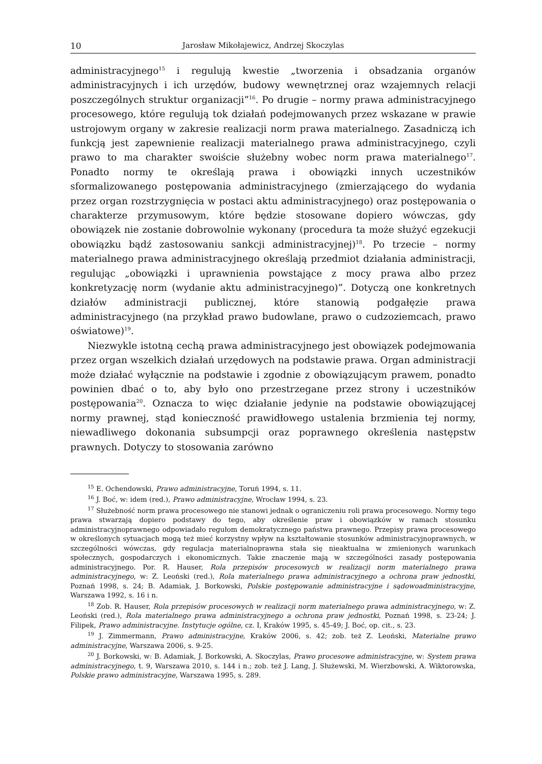10 Jarosław Mikołajewicz, Andrzej Skoczylas
administracyjnego<sup>15</sup> i regulują kwestie „tworzenia i obsadzania organów administracyjnych i ich urzędów, budowy wewnętrznej oraz wzajemnych relacji poszczególnych struktur organizacji”<sup>16</sup>. Po drugie – normy prawa administracyjnego procesowego, które regulują tok działań podejmowanych przez wskazane w prawie ustrojowym organy w zakresie realizacji norm prawa materialnego. Zasadniczą ich funkcją jest zapewnienie realizacji materialnego prawa administracyjnego, czyli prawo to ma charakter swoiście służebny wobec norm prawa materialnego<sup>17</sup>. Ponadto normy te określają prawa i obowiązki innych uczestników sformalizowanego postępowania administracyjnego (zmierzającego do wydania przez organ rozstrzygnięcia w postaci aktu administracyjnego) oraz postępowania o charakterze przymusowym, które będzie stosowane dopiero wówczas, gdy obowiązek nie zostanie dobrowolnie wykonany (procedura ta może służyć egzekucji obowiązku bądź zastosowaniu sankcji administracyjnej)<sup>18</sup>. Po trzecie – normy materialnego prawa administracyjnego określają przedmiot działania administracji, regulując „obowiązki i uprawnienia powstające z mocy prawa albo przez konkretyzację norm (wydanie aktu administracyjnego)”. Dotyczą one konkretnych działów administracji publicznej, które stanowią podgałęzie prawa administracyjnego (na przykład prawo budowlane, prawo o cudzoziemcach, prawo oświatowe)<sup>19</sup>.
Niezwykle istotną cechą prawa administracyjnego jest obowiązek podejmowania przez organ wszelkich działań urzędowych na podstawie prawa. Organ administracji może działać wyłącznie na podstawie i zgodnie z obowiązującym prawem, ponadto powinien dbać o to, aby było ono przestrzegane przez strony i uczestników postępowania<sup>20</sup>. Oznacza to więc działanie jedynie na podstawie obowiązującej normy prawnej, stąd konieczność prawidłowego ustalenia brzmienia tej normy, niewadliwego dokonania subsumpcji oraz poprawnego określenia następstw prawnych. Dotyczy to stosowania zarówno
<sup>15</sup> E. Ochendowski, Prawo administracyjne, Toruń 1994, s. 11.
<sup>16</sup> J. Boć, w: idem (red.), Prawo administracyjne, Wrocław 1994, s. 23.
<sup>17</sup> Służebność norm prawa procesowego nie stanowi jednak o ograniczeniu roli prawa procesowego. Normy tego prawa stwarzają dopiero podstawy do tego, aby określenie praw i obowiązków w ramach stosunku administracyjnoprawnego odpowiadało regułom demokratycznego państwa prawnego. Przepisy prawa procesowego w określonych sytuacjach mogą też mieć korzystny wpływ na kształtowanie stosunków administracyjnoprawnych, w szczególności wówczas, gdy regulacja materialnoprawna stała się nieaktualna w zmienionych warunkach społecznych, gospodarczych i ekonomicznych. Takie znaczenie mają w szczególności zasady postępowania administracyjnego. Por. R. Hauser, Rola przepisów procesowych w realizacji norm materialnego prawa administracyjnego, w: Z. Leoński (red.), Rola materialnego prawa administracyjnego a ochrona praw jednostki, Poznań 1998, s. 24; B. Adamiak, J. Borkowski, Polskie postępowanie administracyjne i sądowoadministracyjne, Warszawa 1992, s. 16 i n.
<sup>18</sup> Zob. R. Hauser, Rola przepisów procesowych w realizacji norm materialnego prawa administracyjnego, w: Z. Leoński (red.), Rola materialnego prawa administracyjnego a ochrona praw jednostki, Poznań 1998, s. 23-24; J. Filipek, Prawo administracyjne. Instytucje ogólne, cz. I, Kraków 1995, s. 45-49; J. Boć, op. cit., s. 23.
<sup>19</sup> J. Zimmermann, Prawo administracyjne, Kraków 2006, s. 42; zob. też Z. Leoński, Materialne prawo administracyjne, Warszawa 2006, s. 9-25.
<sup>20</sup> J. Borkowski, w: B. Adamiak, J. Borkowski, A. Skoczylas, Prawo procesowe administracyjne, w: System prawa administracyjnego, t. 9, Warszawa 2010, s. 144 i n.; zob. też J. Lang, J. Służewski, M. Wierzbowski, A. Wiktorowska, Polskie prawo administracyjne, Warszawa 1995, s. 289.